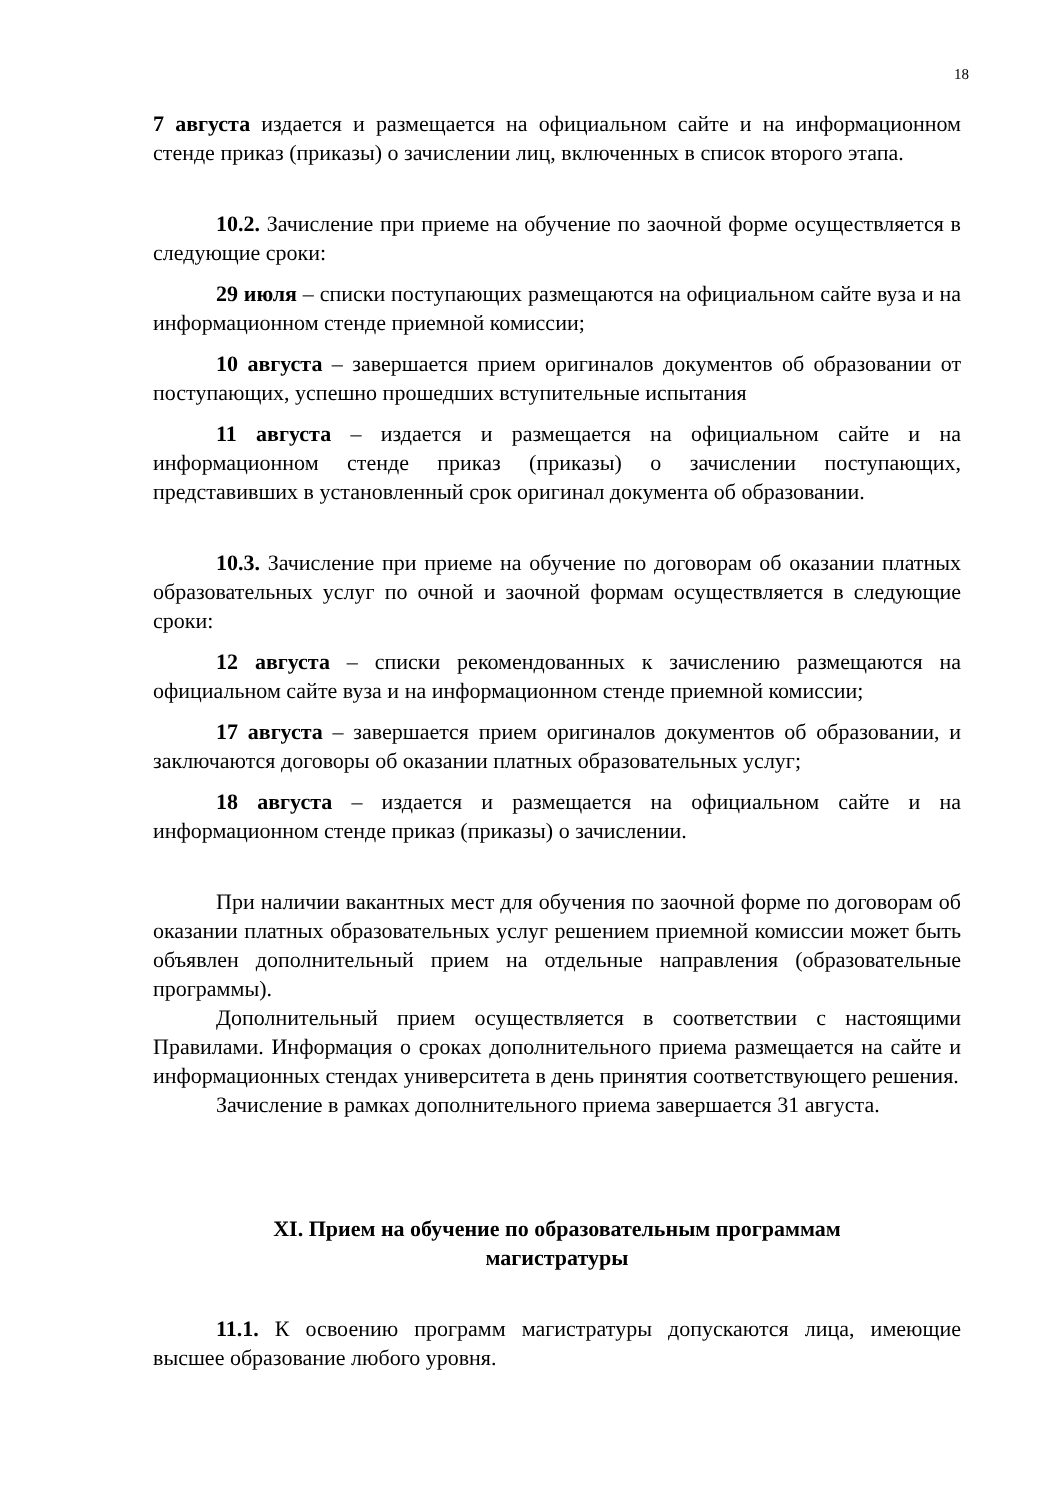18
7 августа издается и размещается на официальном сайте и на информационном стенде приказ (приказы) о зачислении лиц, включенных в список второго этапа.
10.2. Зачисление при приеме на обучение по заочной форме осуществляется в следующие сроки:
29 июля – списки поступающих размещаются на официальном сайте вуза и на информационном стенде приемной комиссии;
10 августа – завершается прием оригиналов документов об образовании от поступающих, успешно прошедших вступительные испытания
11 августа – издается и размещается на официальном сайте и на информационном стенде приказ (приказы) о зачислении поступающих, представивших в установленный срок оригинал документа об образовании.
10.3. Зачисление при приеме на обучение по договорам об оказании платных образовательных услуг по очной и заочной формам осуществляется в следующие сроки:
12 августа – списки рекомендованных к зачислению размещаются на официальном сайте вуза и на информационном стенде приемной комиссии;
17 августа – завершается прием оригиналов документов об образовании, и заключаются договоры об оказании платных образовательных услуг;
18 августа – издается и размещается на официальном сайте и на информационном стенде приказ (приказы) о зачислении.
При наличии вакантных мест для обучения по заочной форме по договорам об оказании платных образовательных услуг решением приемной комиссии может быть объявлен дополнительный прием на отдельные направления (образовательные программы).
Дополнительный прием осуществляется в соответствии с настоящими Правилами. Информация о сроках дополнительного приема размещается на сайте и информационных стендах университета в день принятия соответствующего решения.
Зачисление в рамках дополнительного приема завершается 31 августа.
XI. Прием на обучение по образовательным программам
магистратуры
11.1. К освоению программ магистратуры допускаются лица, имеющие высшее образование любого уровня.